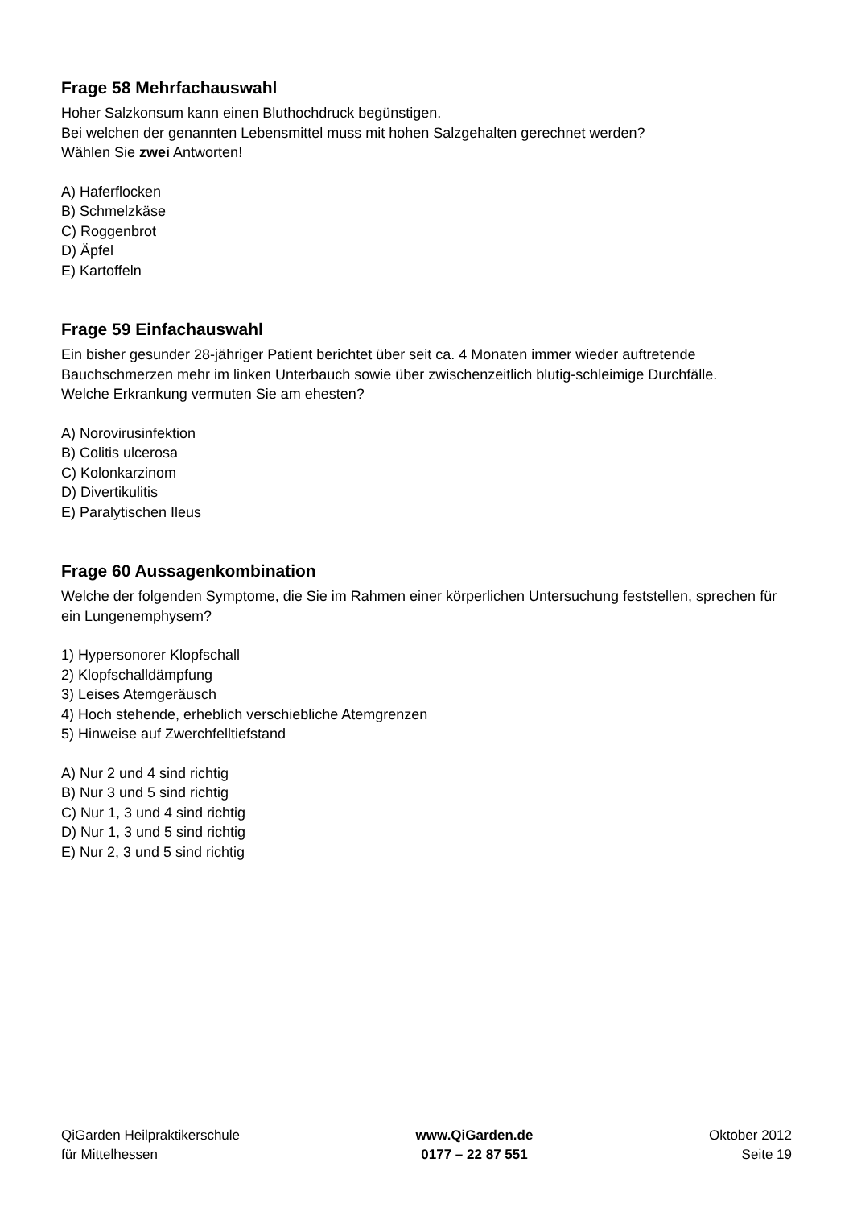Frage 58 Mehrfachauswahl
Hoher Salzkonsum kann einen Bluthochdruck begünstigen.
Bei welchen der genannten Lebensmittel muss mit hohen Salzgehalten gerechnet werden?
Wählen Sie zwei Antworten!
A) Haferflocken
B) Schmelzkäse
C) Roggenbrot
D) Äpfel
E) Kartoffeln
Frage 59 Einfachauswahl
Ein bisher gesunder 28-jähriger Patient berichtet über seit ca. 4 Monaten immer wieder auftretende Bauchschmerzen mehr im linken Unterbauch sowie über zwischenzeitlich blutig-schleimige Durchfälle.
Welche Erkrankung vermuten Sie am ehesten?
A) Norovirusinfektion
B) Colitis ulcerosa
C) Kolonkarzinom
D) Divertikulitis
E) Paralytischen Ileus
Frage 60 Aussagenkombination
Welche der folgenden Symptome, die Sie im Rahmen einer körperlichen Untersuchung feststellen, sprechen für ein Lungenemphysem?
1) Hypersonorer Klopfschall
2) Klopfschalldämpfung
3) Leises Atemgeräusch
4) Hoch stehende, erheblich verschiebliche Atemgrenzen
5) Hinweise auf Zwerchfelltiefstand
A) Nur 2 und 4 sind richtig
B) Nur 3 und 5 sind richtig
C) Nur 1, 3 und 4 sind richtig
D) Nur 1, 3 und 5 sind richtig
E) Nur 2, 3 und 5 sind richtig
QiGarden Heilpraktikerschule
für Mittelhessen
www.QiGarden.de
0177 – 22 87 551
Oktober 2012
Seite 19